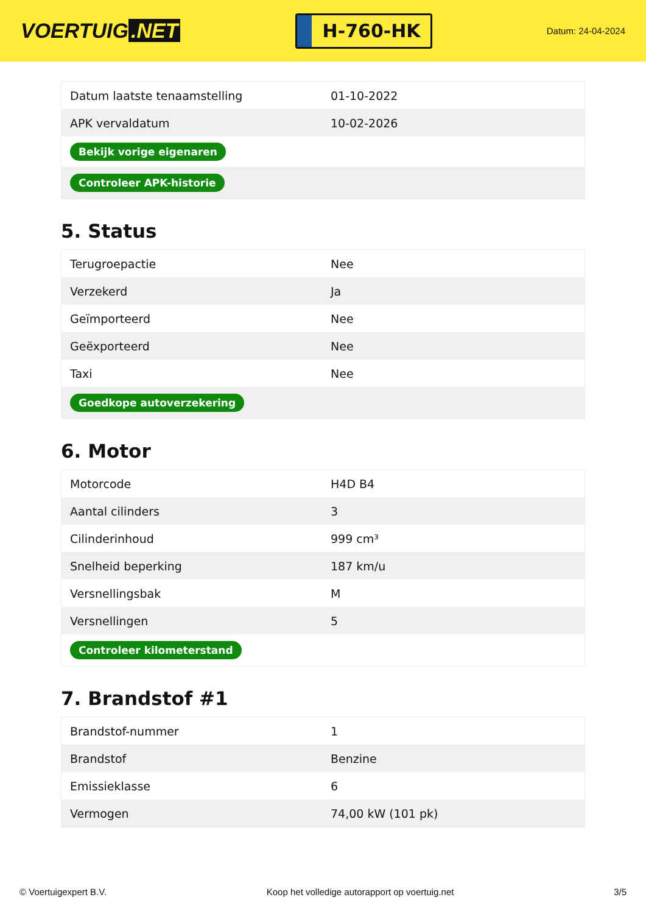VOERTUIG.NET
H-760-HK
Datum: 24-04-2024
| Datum laatste tenaamstelling | 01-10-2022 |
| APK vervaldatum | 10-02-2026 |
| Bekijk vorige eigenaren | |
| Controleer APK-historie | |
5. Status
| Terugroepactie | Nee |
| Verzekerd | Ja |
| Geïmporteerd | Nee |
| Geëxporteerd | Nee |
| Taxi | Nee |
| Goedkope autoverzekering | |
6. Motor
| Motorcode | H4D B4 |
| Aantal cilinders | 3 |
| Cilinderinhoud | 999 cm³ |
| Snelheid beperking | 187 km/u |
| Versnellingsbak | M |
| Versnellingen | 5 |
| Controleer kilometerstand | |
7. Brandstof #1
| Brandstof-nummer | 1 |
| Brandstof | Benzine |
| Emissieklasse | 6 |
| Vermogen | 74,00 kW (101 pk) |
© Voertuigexpert B.V. Koop het volledige autorapport op voertuig.net 3/5